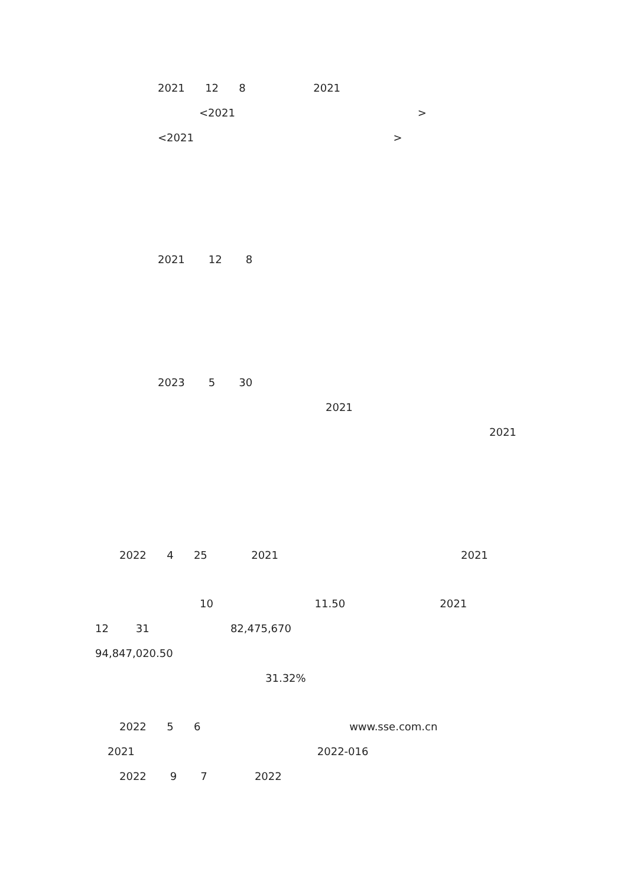2021 12 8 2021
<2021 >
<2021 >
2021 12 8
2023 5 30
2021
2021
2022 4 25 2021 2021
10 11.50 2021
12 31 82,475,670
94,847,020.50
31.32%
2022 5 6 www.sse.com.cn
2021 2022-016
2022 9 7 2022